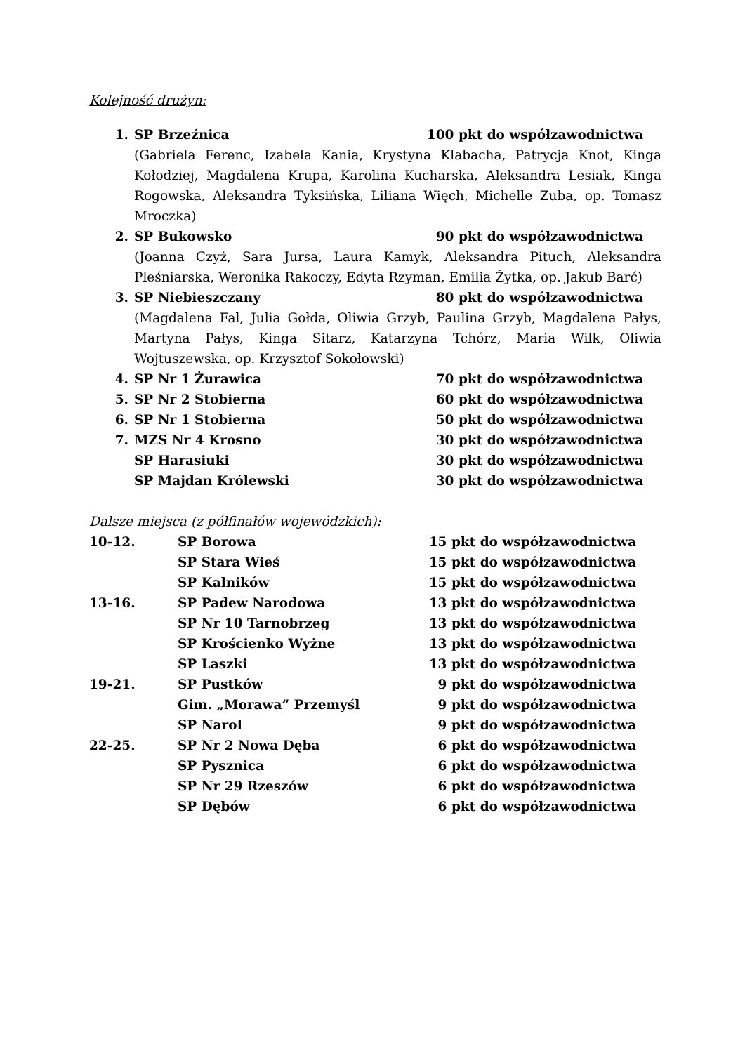Kolejność drużyn:
1. SP Brzeźnica 100 pkt do współzawodnictwa
(Gabriela Ferenc, Izabela Kania, Krystyna Klabacha, Patrycja Knot, Kinga Kołodziej, Magdalena Krupa, Karolina Kucharska, Aleksandra Lesiak, Kinga Rogowska, Aleksandra Tyksińska, Liliana Więch, Michelle Zuba, op. Tomasz Mroczka)
2. SP Bukowsko 90 pkt do współzawodnictwa
(Joanna Czyż, Sara Jursa, Laura Kamyk, Aleksandra Pituch, Aleksandra Pleśniarska, Weronika Rakoczy, Edyta Rzyman, Emilia Żytka, op. Jakub Barć)
3. SP Niebieszczany 80 pkt do współzawodnictwa
(Magdalena Fal, Julia Gołda, Oliwia Grzyb, Paulina Grzyb, Magdalena Pałys, Martyna Pałys, Kinga Sitarz, Katarzyna Tchórz, Maria Wilk, Oliwia Wojtuszewska, op. Krzysztof Sokołowski)
4. SP Nr 1 Żurawica 70 pkt do współzawodnictwa
5. SP Nr 2 Stobierna 60 pkt do współzawodnictwa
6. SP Nr 1 Stobierna 50 pkt do współzawodnictwa
7. MZS Nr 4 Krosno 30 pkt do współzawodnictwa
SP Harasiuki 30 pkt do współzawodnictwa
SP Majdan Królewski 30 pkt do współzawodnictwa
Dalsze miejsca (z półfinałów wojewódzkich):
10-12. SP Borowa 15 pkt do współzawodnictwa
SP Stara Wieś 15 pkt do współzawodnictwa
SP Kalników 15 pkt do współzawodnictwa
13-16. SP Padew Narodowa 13 pkt do współzawodnictwa
SP Nr 10 Tarnobrzeg 13 pkt do współzawodnictwa
SP Krościenko Wyżne 13 pkt do współzawodnictwa
SP Laszki 13 pkt do współzawodnictwa
19-21. SP Pustków 9 pkt do współzawodnictwa
Gim. „Morawa” Przemyśl 9 pkt do współzawodnictwa
SP Narol 9 pkt do współzawodnictwa
22-25. SP Nr 2 Nowa Dęba 6 pkt do współzawodnictwa
SP Pysznica 6 pkt do współzawodnictwa
SP Nr 29 Rzeszów 6 pkt do współzawodnictwa
SP Dębów 6 pkt do współzawodnictwa